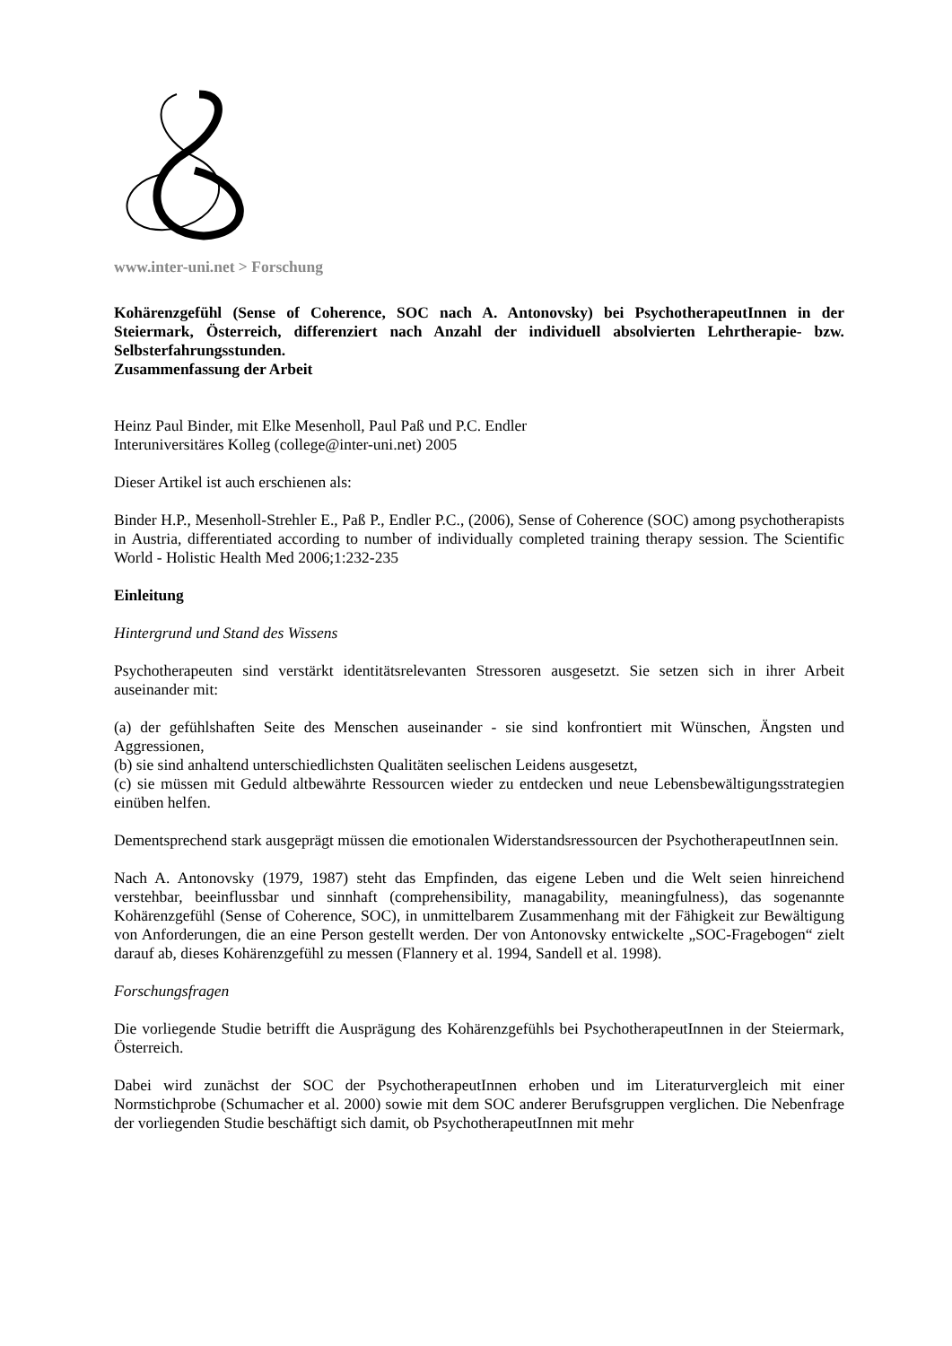www.inter-uni.net > Forschung
Kohärenzgefühl (Sense of Coherence, SOC nach A. Antonovsky) bei PsychotherapeutInnen in der Steiermark, Österreich, differenziert nach Anzahl der individuell absolvierten Lehrtherapie- bzw. Selbsterfahrungsstunden.
Zusammenfassung der Arbeit
Heinz Paul Binder, mit Elke Mesenholl, Paul Paß und P.C. Endler
Interuniversitäres Kolleg (college@inter-uni.net) 2005
Dieser Artikel ist auch erschienen als:
Binder H.P., Mesenholl-Strehler E., Paß P., Endler P.C., (2006), Sense of Coherence (SOC) among psychotherapists in Austria, differentiated according to number of individually completed training therapy session. The Scientific World - Holistic Health Med 2006;1:232-235
Einleitung
Hintergrund und Stand des Wissens
Psychotherapeuten sind verstärkt identitätsrelevanten Stressoren ausgesetzt. Sie setzen sich in ihrer Arbeit auseinander mit:
(a) der gefühlshaften Seite des Menschen auseinander - sie sind konfrontiert mit Wünschen, Ängsten und Aggressionen,
(b) sie sind anhaltend unterschiedlichsten Qualitäten seelischen Leidens ausgesetzt,
(c) sie müssen mit Geduld altbewährte Ressourcen wieder zu entdecken und neue Lebensbewältigungsstrategien einüben helfen.
Dementsprechend stark ausgeprägt müssen die emotionalen Widerstandsressourcen der PsychotherapeutInnen sein.
Nach A. Antonovsky (1979, 1987) steht das Empfinden, das eigene Leben und die Welt seien hinreichend verstehbar, beeinflussbar und sinnhaft (comprehensibility, managability, meaningfulness), das sogenannte Kohärenzgefühl (Sense of Coherence, SOC), in unmittelbarem Zusammenhang mit der Fähigkeit zur Bewältigung von Anforderungen, die an eine Person gestellt werden. Der von Antonovsky entwickelte „SOC-Fragebogen“ zielt darauf ab, dieses Kohärenzgefühl zu messen (Flannery et al. 1994, Sandell et al. 1998).
Forschungsfragen
Die vorliegende Studie betrifft die Ausprägung des Kohärenzgefühls bei PsychotherapeutInnen in der Steiermark, Österreich.
Dabei wird zunächst der SOC der PsychotherapeutInnen erhoben und im Literaturvergleich mit einer Normstichprobe (Schumacher et al. 2000) sowie mit dem SOC anderer Berufsgruppen verglichen. Die Nebenfrage der vorliegenden Studie beschäftigt sich damit, ob PsychotherapeutInnen mit mehr